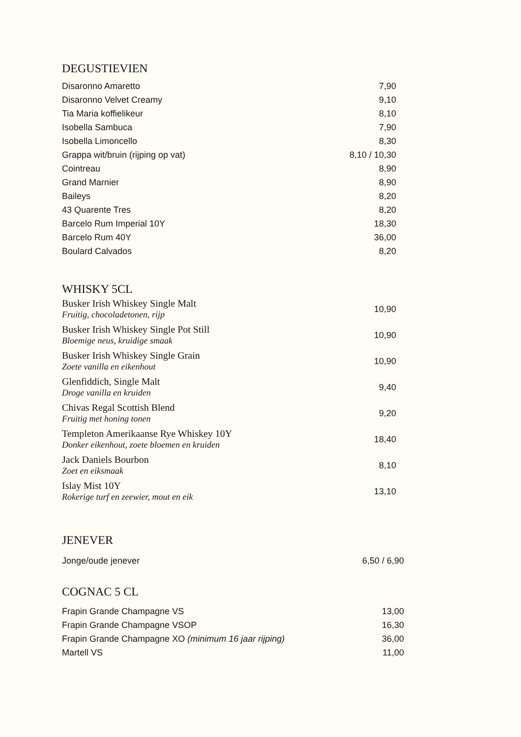DEGUSTIEVIEN
| Disaronno Amaretto | 7,90 |
| Disaronno Velvet Creamy | 9,10 |
| Tia Maria koffielikeur | 8,10 |
| Isobella Sambuca | 7,90 |
| Isobella Limoncello | 8,30 |
| Grappa wit/bruin (rijping op vat) | 8,10 / 10,30 |
| Cointreau | 8,90 |
| Grand Marnier | 8,90 |
| Baileys | 8,20 |
| 43 Quarente Tres | 8,20 |
| Barcelo Rum Imperial 10Y | 18,30 |
| Barcelo Rum 40Y | 36,00 |
| Boulard Calvados | 8,20 |
WHISKY 5CL
| Busker Irish Whiskey Single Malt Fruitig, chocoladetonen, rijp | 10,90 |
| Busker Irish Whiskey Single Pot Still Bloemige neus, kruidige smaak | 10,90 |
| Busker Irish Whiskey Single Grain Zoete vanilla en eikenhout | 10,90 |
| Glenfiddich, Single Malt Droge vanilla en kruiden | 9,40 |
| Chivas Regal Scottish Blend Fruitig met honing tonen | 9,20 |
| Templeton Amerikaanse Rye Whiskey 10Y Donker eikenhout, zoete bloemen en kruiden | 18,40 |
| Jack Daniels Bourbon Zoet en eiksmaak | 8,10 |
| Islay Mist 10Y Rokerige turf en zeewier, mout en eik | 13,10 |
JENEVER
| Jonge/oude jenever | 6,50 / 6,90 |
COGNAC 5 CL
| Frapin Grande Champagne VS | 13,00 |
| Frapin Grande Champagne VSOP | 16,30 |
| Frapin Grande Champagne XO (minimum 16 jaar rijping) | 36,00 |
| Martell VS | 11,00 |